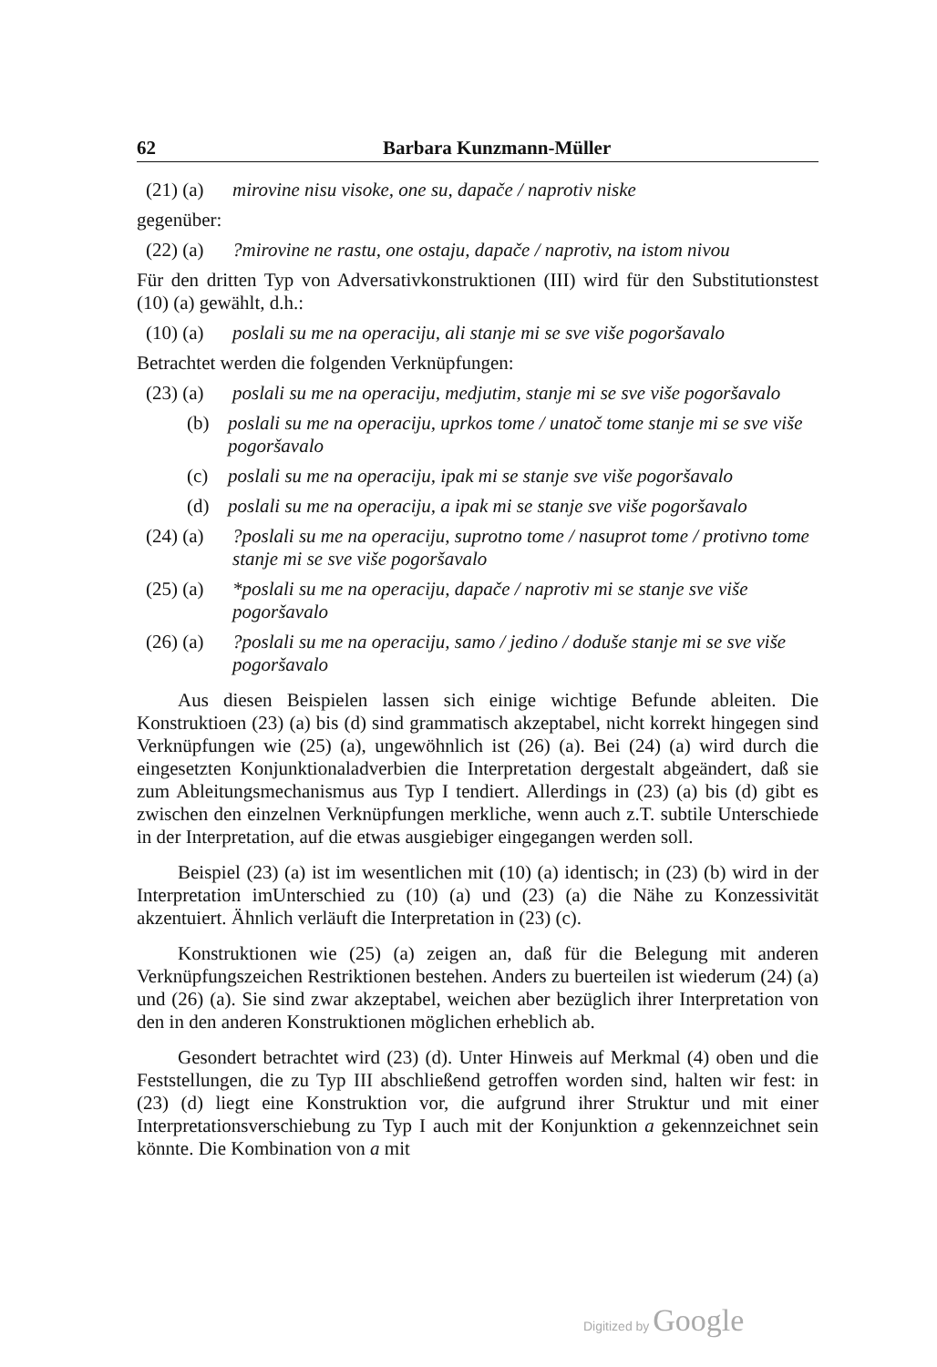62 Barbara Kunzmann-Müller
(21) (a) mirovine nisu visoke, one su, dapače / naprotiv niske
gegenüber:
(22) (a)?mirovine ne rastu, one ostaju, dapače / naprotiv, na istom nivou
Für den dritten Typ von Adversativkonstruktionen (III) wird für den Substitutionstest (10) (a) gewählt, d.h.:
(10) (a) poslali su me na operaciju, ali stanje mi se sve više pogoršavalo
Betrachtet werden die folgenden Verknüpfungen:
(23) (a) poslali su me na operaciju, medjutim, stanje mi se sve više pogoršavalo
(b) poslali su me na operaciju, uprkos tome / unatoč tome stanje mi se sve više pogoršavalo
(c) poslali su me na operaciju, ipak mi se stanje sve više pogoršavalo
(d) poslali su me na operaciju, a ipak mi se stanje sve više pogoršavalo
(24) (a)?poslali su me na operaciju, suprotno tome / nasuprot tome / protivno tome stanje mi se sve više pogoršavalo
(25) (a) *poslali su me na operaciju, dapače / naprotiv mi se stanje sve više pogoršavalo
(26) (a)?poslali su me na operaciju, samo / jedino / doduše stanje mi se sve više pogoršavalo
Aus diesen Beispielen lassen sich einige wichtige Befunde ableiten. Die Konstruktioen (23) (a) bis (d) sind grammatisch akzeptabel, nicht korrekt hingegen sind Verknüpfungen wie (25) (a), ungewöhnlich ist (26) (a). Bei (24) (a) wird durch die eingesetzten Konjunktionaladverbien die Interpretation dergestalt abgeändert, daß sie zum Ableitungsmechanismus aus Typ I tendiert. Allerdings in (23) (a) bis (d) gibt es zwischen den einzelnen Verknüpfungen merkliche, wenn auch z.T. subtile Unterschiede in der Interpretation, auf die etwas ausgiebiger eingegangen werden soll.
Beispiel (23) (a) ist im wesentlichen mit (10) (a) identisch; in (23) (b) wird in der Interpretation imUnterschied zu (10) (a) und (23) (a) die Nähe zu Konzessivität akzentuiert. Ähnlich verläuft die Interpretation in (23) (c).
Konstruktionen wie (25) (a) zeigen an, daß für die Belegung mit anderen Verknüpfungszeichen Restriktionen bestehen. Anders zu buerteilen ist wiederum (24) (a) und (26) (a). Sie sind zwar akzeptabel, weichen aber bezüglich ihrer Interpretation von den in den anderen Konstruktionen möglichen erheblich ab.
Gesondert betrachtet wird (23) (d). Unter Hinweis auf Merkmal (4) oben und die Feststellungen, die zu Typ III abschließend getroffen worden sind, halten wir fest: in (23) (d) liegt eine Konstruktion vor, die aufgrund ihrer Struktur und mit einer Interpretationsverschiebung zu Typ I auch mit der Konjunktion a gekennzeichnet sein könnte. Die Kombination von a mit
Digitized by Google